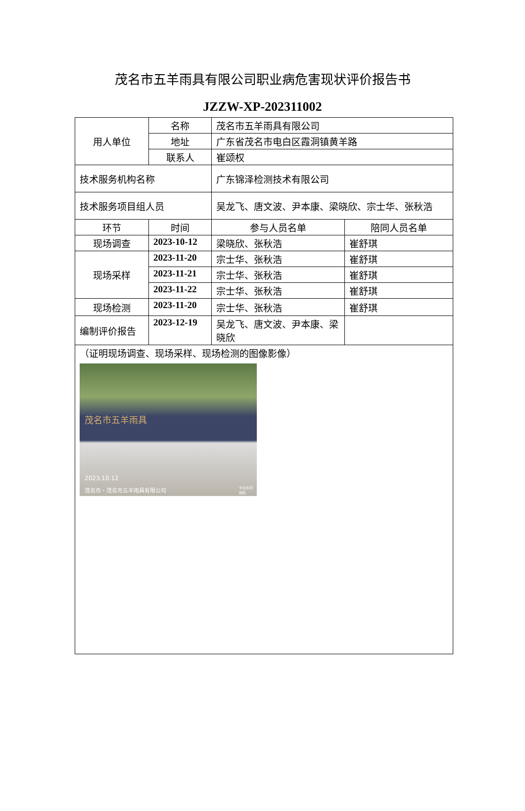茂名市五羊雨具有限公司职业病危害现状评价报告书
JZZW-XP-202311002
| 用人单位 | 名称 | 茂名市五羊雨具有限公司 | |
| | 地址 | 广东省茂名市电白区霞洞镇黄羊路 | |
| | 联系人 | 崔颂权 | |
| 技术服务机构名称 | | 广东锦泽检测技术有限公司 | |
| 技术服务项目组人员 | | 吴龙飞、唐文波、尹本康、梁晓欣、宗士华、张秋浩 | |
| 环节 | 时间 | 参与人员名单 | 陪同人员名单 |
| 现场调查 | 2023-10-12 | 梁晓欣、张秋浩 | 崔舒琪 |
| 现场采样 | 2023-11-20 | 宗士华、张秋浩 | 崔舒琪 |
| | 2023-11-21 | 宗士华、张秋浩 | 崔舒琪 |
| | 2023-11-22 | 宗士华、张秋浩 | 崔舒琪 |
| 现场检测 | 2023-11-20 | 宗士华、张秋浩 | 崔舒琪 |
| 编制评价报告 | 2023-12-19 | 吴龙飞、唐文波、尹本康、梁晓欣 | |
| （证明现场调查、现场采样、现场检测的图像影像） 茂名市五羊雨具 2023.10.12 茂名市・茂名市五羊雨具有限公司 今日水印 相机 | | | |